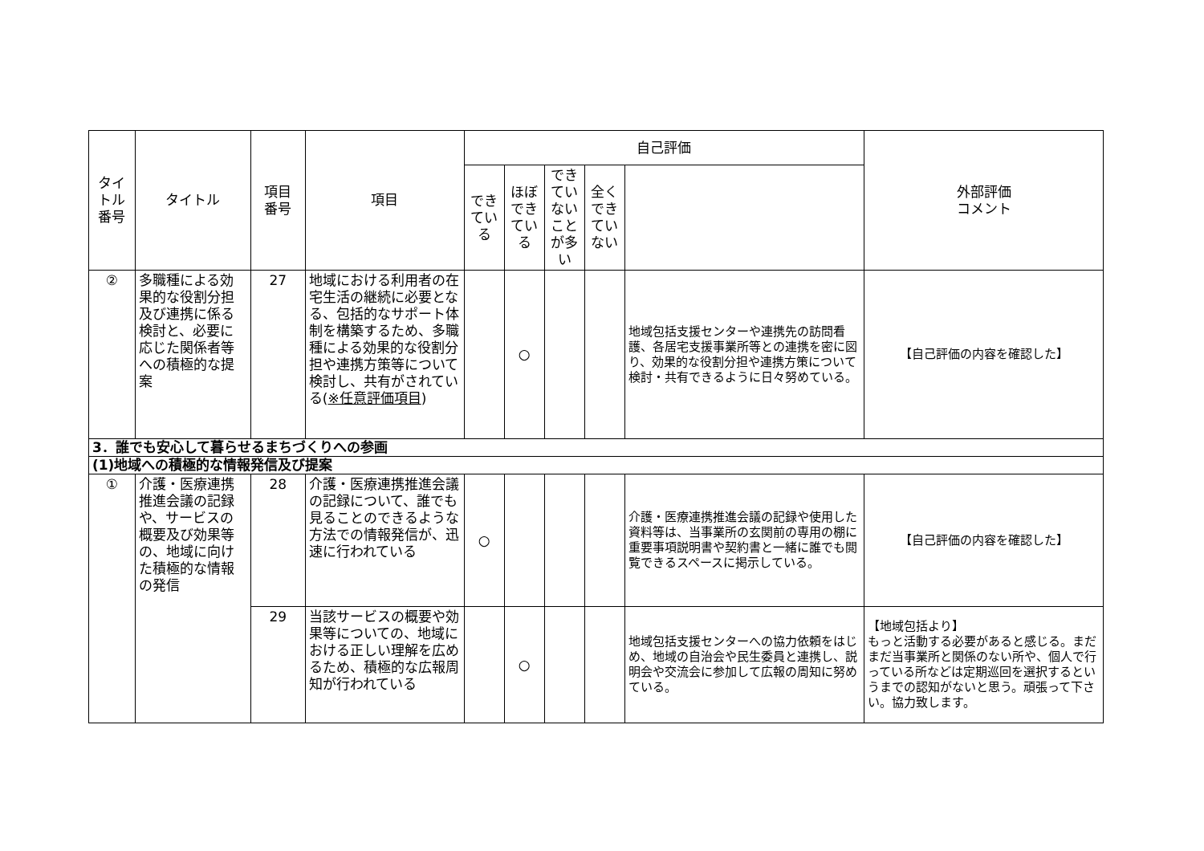| タイトル 番号 | タイトル | 項目 番号 | 項目 | 自己評価 | | | | | 外部評価 コメント |
| --- | --- | --- | --- | --- | --- | --- | --- | --- | --- |
| | | | | できている | ほぼできている | できていないことが多い | 全くできていない | | |
| ② | 多職種による効果的な役割分担及び連携に係る検討と、必要に応じた関係者等への積極的な提案 | 27 | 地域における利用者の在宅生活の継続に必要となる、包括的なサポート体制を構築するため、多職種による効果的な役割分担や連携方策等について検討し、共有がされている( ※任意評価項目 ) | | ○ | | | 地域包括支援センターや連携先の訪問看護、各居宅支援事業所等との連携を密に図り、効果的な役割分担や連携方策について検討・共有できるように日々努めている。 | 【自己評価の内容を確認した】 |
| 3．誰でも安心して暮らせるまちづくりへの参画 | | | | | | | | | |
| (1)地域への積極的な情報発信及び提案 | | | | | | | | | |
| ① | 介護・医療連携推進会議の記録や、サービスの概要及び効果等の、地域に向けた積極的な情報の発信 | 28 | 介護・医療連携推進会議の記録について、誰でも見ることのできるような方法での情報発信が、迅速に行われている | ○ | | | | 介護・医療連携推進会議の記録や使用した資料等は、当事業所の玄関前の専用の棚に重要事項説明書や契約書と一緒に誰でも閲覧できるスペースに掲示している。 | 【自己評価の内容を確認した】 |
| | | 29 | 当該サービスの概要や効果等についての、地域における正しい理解を広めるため、積極的な広報周知が行われている | | ○ | | | 地域包括支援センターへの協力依頼をはじめ、地域の自治会や民生委員と連携し、説明会や交流会に参加して広報の周知に努めている。 | 【地域包括より】 もっと活動する必要があると感じる。まだまだ当事業所と関係のない所や、個人で行っている所などは定期巡回を選択するというまでの認知がないと思う。頑張って下さい。協力致します。 |